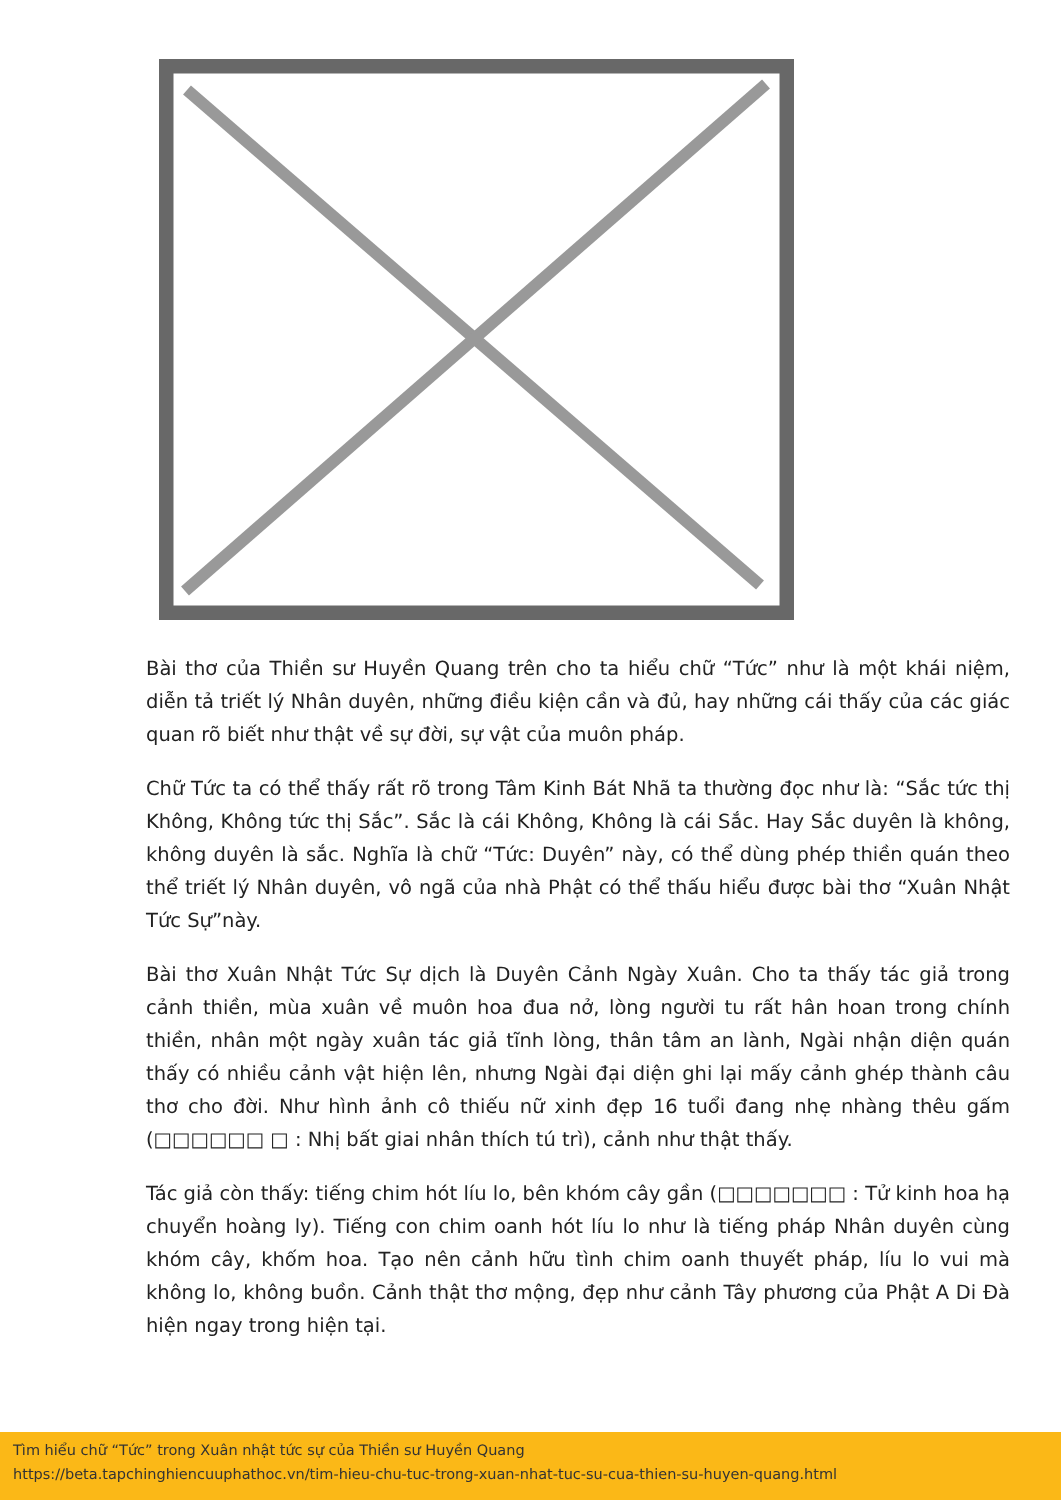Bài thơ của Thiền sư Huyền Quang trên cho ta hiểu chữ “Tức” như là một khái niệm, diễn tả triết lý Nhân duyên, những điều kiện cần và đủ, hay những cái thấy của các giác quan rõ biết như thật về sự đời, sự vật của muôn pháp.
Chữ Tức ta có thể thấy rất rõ trong Tâm Kinh Bát Nhã ta thường đọc như là: “Sắc tức thị Không, Không tức thị Sắc”. Sắc là cái Không, Không là cái Sắc. Hay Sắc duyên là không, không duyên là sắc. Nghĩa là chữ “Tức: Duyên” này, có thể dùng phép thiền quán theo thể triết lý Nhân duyên, vô ngã của nhà Phật có thể thấu hiểu được bài thơ “Xuân Nhật Tức Sự”này.
Bài thơ Xuân Nhật Tức Sự dịch là Duyên Cảnh Ngày Xuân. Cho ta thấy tác giả trong cảnh thiền, mùa xuân về muôn hoa đua nở, lòng người tu rất hân hoan trong chính thiền, nhân một ngày xuân tác giả tĩnh lòng, thân tâm an lành, Ngài nhận diện quán thấy có nhiều cảnh vật hiện lên, nhưng Ngài đại diện ghi lại mấy cảnh ghép thành câu thơ cho đời. Như hình ảnh cô thiếu nữ xinh đẹp 16 tuổi đang nhẹ nhàng thêu gấm (□□□□□□ □ : Nhị bất giai nhân thích tú trì), cảnh như thật thấy.
Tác giả còn thấy: tiếng chim hót líu lo, bên khóm cây gần (□□□□□□□ : Tử kinh hoa hạ chuyển hoàng ly). Tiếng con chim oanh hót líu lo như là tiếng pháp Nhân duyên cùng khóm cây, khốm hoa. Tạo nên cảnh hữu tình chim oanh thuyết pháp, líu lo vui mà không lo, không buồn. Cảnh thật thơ mộng, đẹp như cảnh Tây phương của Phật A Di Đà hiện ngay trong hiện tại.
Tìm hiểu chữ “Tức” trong Xuân nhật tức sự của Thiền sư Huyền Quang
https://beta.tapchinghiencuuphathoc.vn/tim-hieu-chu-tuc-trong-xuan-nhat-tuc-su-cua-thien-su-huyen-quang.html